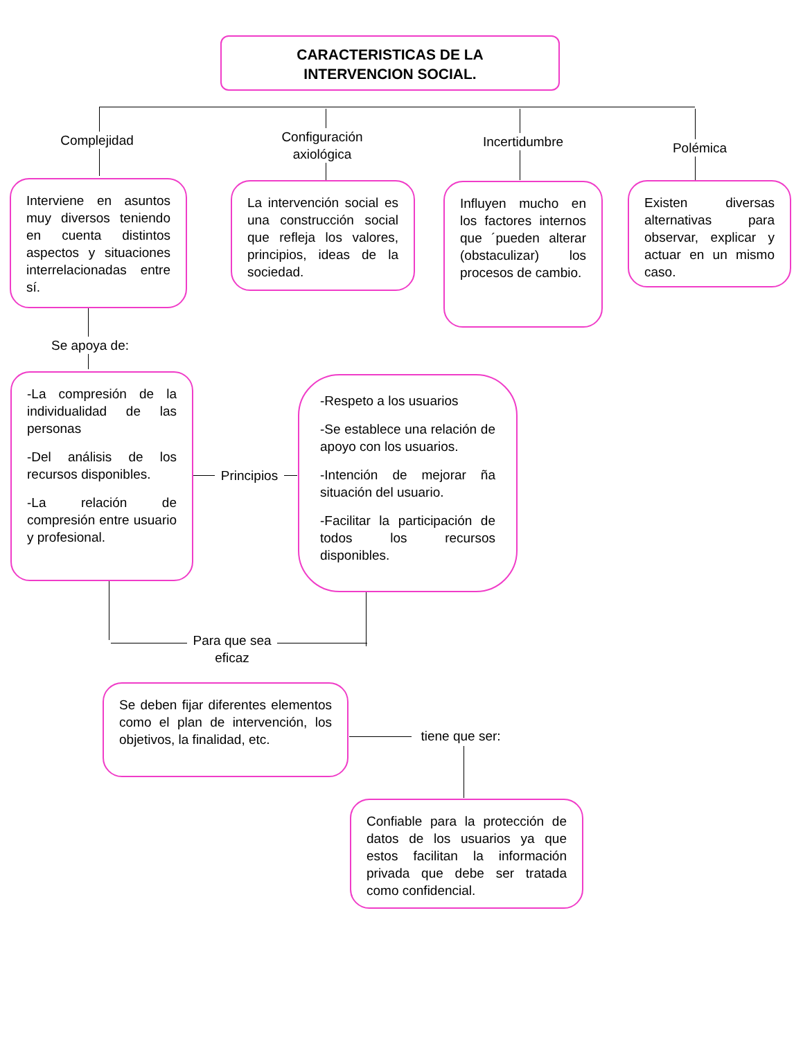CARACTERISTICAS DE LA
INTERVENCION SOCIAL.
Complejidad
Configuración axiológica
Incertidumbre Polémica
Interviene en asuntos muy diversos teniendo en cuenta distintos aspectos y situaciones interrelacionadas entre sí.
La intervención social es una construcción social que refleja los valores, principios, ideas de la sociedad.
Influyen mucho en los factores internos que ´pueden alterar (obstaculizar) los procesos de cambio.
Existen diversas alternativas para observar, explicar y actuar en un mismo caso.
Se apoya de:
-La compresión de la individualidad de las personas
-Del análisis de los recursos disponibles.
-La relación de compresión entre usuario y profesional.
Principios
-Respeto a los usuarios
-Se establece una relación de apoyo con los usuarios.
-Intención de mejorar ña situación del usuario.
-Facilitar la participación de todos los recursos disponibles.
Para que sea eficaz
Se deben fijar diferentes elementos como el plan de intervención, los objetivos, la finalidad, etc.
tiene que ser:
Confiable para la protección de datos de los usuarios ya que estos facilitan la información privada que debe ser tratada como confidencial.